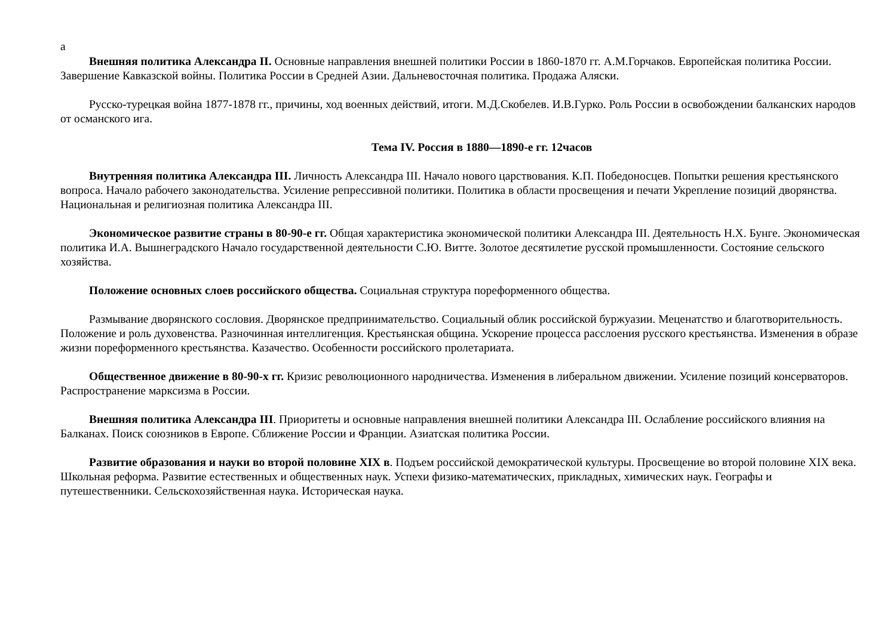а
Внешняя политика Александра II. Основные направления внешней политики России в 1860-1870 гг. А.М.Горчаков. Европейская политика России. Завершение Кавказской войны. Политика России в Средней Азии. Дальневосточная политика. Продажа Аляски.
Русско-турецкая война 1877-1878 гг., причины, ход военных действий, итоги. М.Д.Скобелев. И.В.Гурко. Роль России в освобождении балканских народов от османского ига.
Тема IV. Россия в 1880—1890-е гг. 12часов
Внутренняя политика Александра III. Личность Александра III. Начало нового царствования. К.П. Победоносцев. Попытки решения крестьянского вопроса. Начало рабочего законодательства. Усиление репрессивной политики. Политика в области просвещения и печати Укрепление позиций дворянства. Национальная и религиозная политика Александра III.
Экономическое развитие страны в 80-90-е гг. Общая характеристика экономической политики Александра III. Деятельность Н.Х. Бунге. Экономическая политика И.А. Вышнеградского Начало государственной деятельности С.Ю. Витте. Золотое десятилетие русской промышленности. Состояние сельского хозяйства.
Положение основных слоев российского общества. Социальная структура пореформенного общества.
Размывание дворянского сословия. Дворянское предпринимательство. Социальный облик российской буржуазии. Меценатство и благотворительность. Положение и роль духовенства. Разночинная интеллигенция. Крестьянская община. Ускорение процесса расслоения русского крестьянства. Изменения в образе жизни пореформенного крестьянства. Казачество. Особенности российского пролетариата.
Общественное движение в 80-90-х гг. Кризис революционного народничества. Изменения в либеральном движении. Усиление позиций консерваторов. Распространение марксизма в России.
Внешняя политика Александра III. Приоритеты и основные направления внешней политики Александра III. Ослабление российского влияния на Балканах. Поиск союзников в Европе. Сближение России и Франции. Азиатская политика России.
Развитие образования и науки во второй половине XIX в. Подъем российской демократической культуры. Просвещение во второй половине XIX века. Школьная реформа. Развитие естественных и общественных наук. Успехи физико-математических, прикладных, химических наук. Географы и путешественники. Сельскохозяйственная наука. Историческая наука.